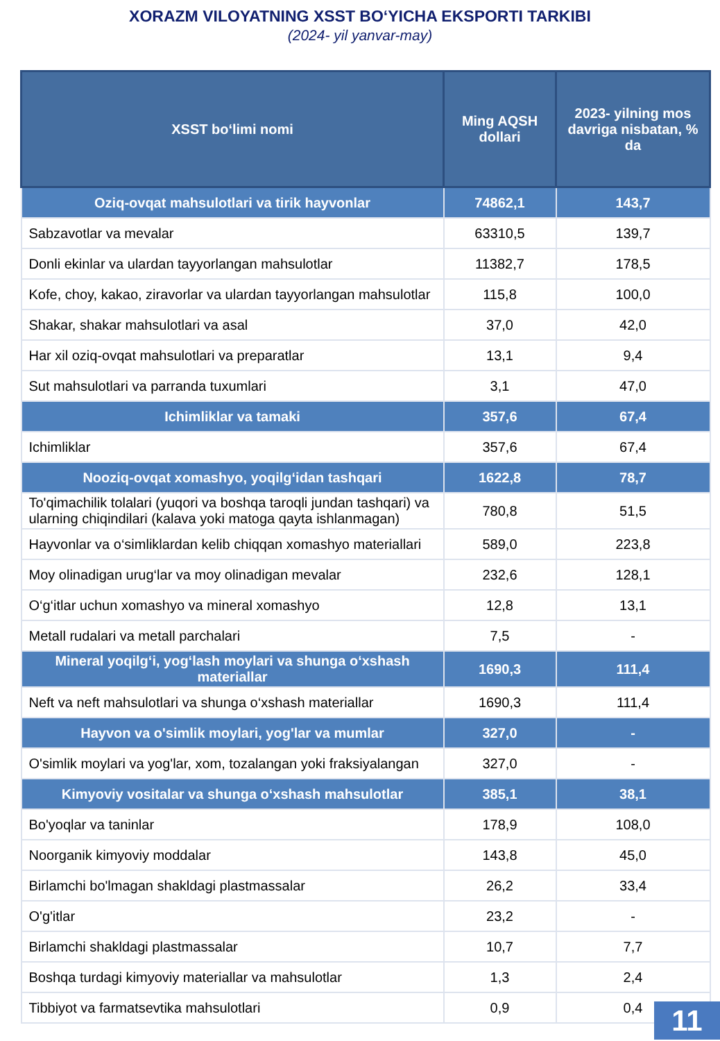XORAZM VILOYATNING XSST BO‘YICHA EKSPORTI TARKIBI
(2024- yil yanvar-may)
| XSST bo‘limi nomi | Ming AQSH dollari | 2023- yilning mos davriga nisbatan, % da |
| --- | --- | --- |
| Oziq-ovqat mahsulotlari va tirik hayvonlar | 74862,1 | 143,7 |
| Sabzavotlar va mevalar | 63310,5 | 139,7 |
| Donli ekinlar va ulardan tayyorlangan mahsulotlar | 11382,7 | 178,5 |
| Kofe, choy, kakao, ziravorlar va ulardan tayyorlangan mahsulotlar | 115,8 | 100,0 |
| Shakar, shakar mahsulotlari va asal | 37,0 | 42,0 |
| Har xil oziq-ovqat mahsulotlari va preparatlar | 13,1 | 9,4 |
| Sut mahsulotlari va parranda tuxumlari | 3,1 | 47,0 |
| Ichimliklar va tamaki | 357,6 | 67,4 |
| Ichimliklar | 357,6 | 67,4 |
| Nooziq-ovqat xomashyo, yoqilg‘idan tashqari | 1622,8 | 78,7 |
| To'qimachilik tolalari (yuqori va boshqa taroqli jundan tashqari) va ularning chiqindilari (kalava yoki matoga qayta ishlanmagan) | 780,8 | 51,5 |
| Hayvonlar va o‘simliklardan kelib chiqqan xomashyo materiallari | 589,0 | 223,8 |
| Moy olinadigan urug‘lar va moy olinadigan mevalar | 232,6 | 128,1 |
| O‘g‘itlar uchun xomashyo va mineral xomashyo | 12,8 | 13,1 |
| Metall rudalari va metall parchalari | 7,5 | - |
| Mineral yoqilg‘i, yog‘lash moylari va shunga o‘xshash materiallar | 1690,3 | 111,4 |
| Neft va neft mahsulotlari va shunga o‘xshash materiallar | 1690,3 | 111,4 |
| Hayvon va o'simlik moylari, yog'lar va mumlar | 327,0 | - |
| O'simlik moylari va yog'lar, xom, tozalangan yoki fraksiyalangan | 327,0 | - |
| Kimyoviy vositalar va shunga o‘xshash mahsulotlar | 385,1 | 38,1 |
| Bo'yoqlar va taninlar | 178,9 | 108,0 |
| Noorganik kimyoviy moddalar | 143,8 | 45,0 |
| Birlamchi bo'lmagan shakldagi plastmassalar | 26,2 | 33,4 |
| O'g'itlar | 23,2 | - |
| Birlamchi shakldagi plastmassalar | 10,7 | 7,7 |
| Boshqa turdagi kimyoviy materiallar va mahsulotlar | 1,3 | 2,4 |
| Tibbiyot va farmatsevtika mahsulotlari | 0,9 | 0,4 |
11